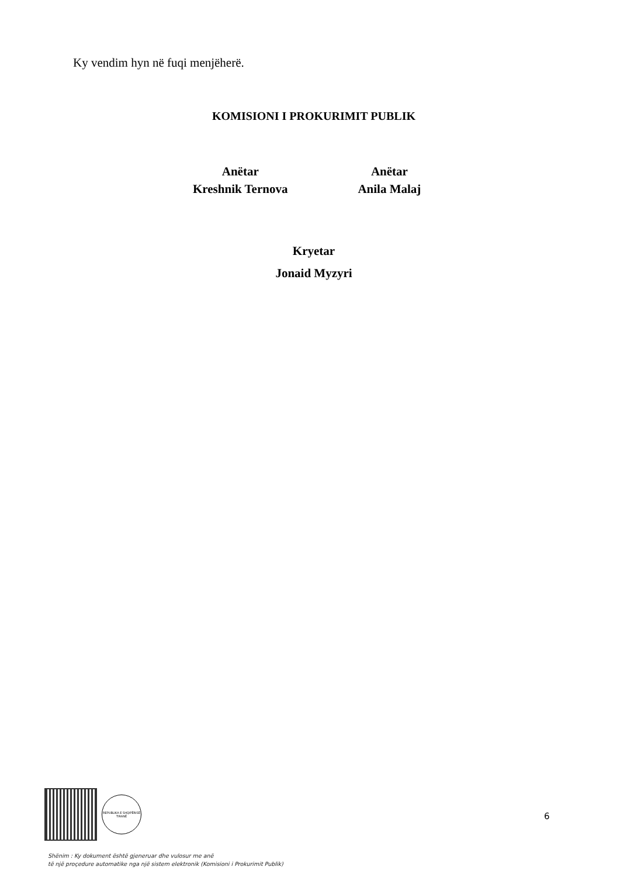Ky vendim hyn në fuqi menjëherë.
KOMISIONI I PROKURIMIT PUBLIK
Anëtar
Kreshnik Ternova
Anëtar
Anila Malaj
Kryetar
Jonaid Myzyri
REPUBLIKA E SHQIPËRISË
TIRANË
6
Shënim : Ky dokument është gjeneruar dhe vulosur me anë
të një proçedure automatike nga një sistem elektronik (Komisioni i Prokurimit Publik)